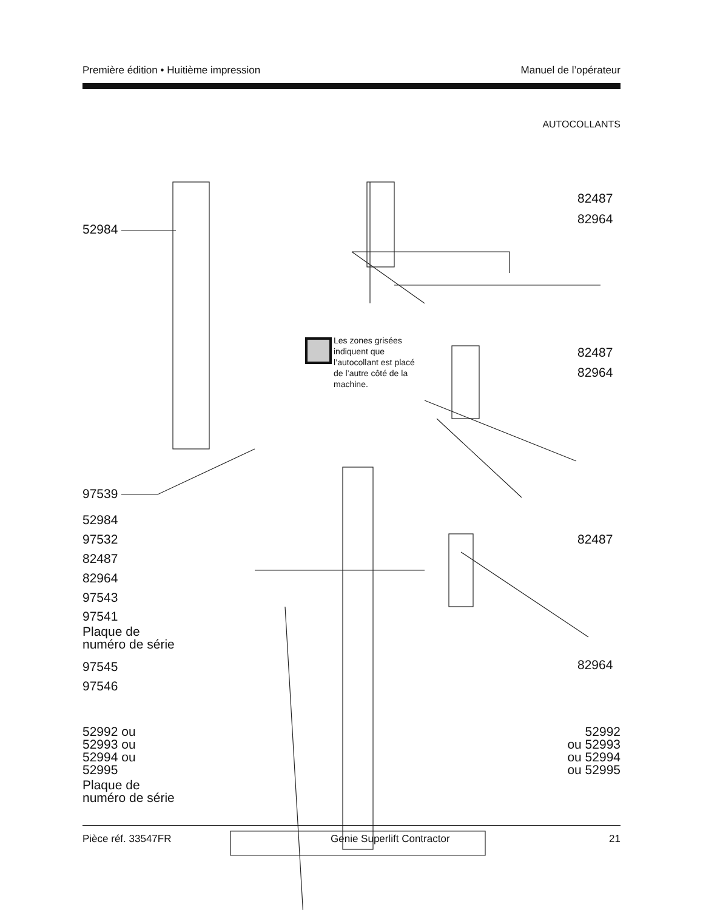Première édition • Huitième impression Manuel de l’opérateur
AUTOCOLLANTS
52984
97539
82487
82964
Les zones grisées indiquent que l’autocollant est placé de l’autre côté de la machine.
82487
82964
52984
97532
82487
82964
97543
97541
Plaque de
numéro de série
97545
97546
82487
82964
52992 ou
52993 ou
52994 ou
52995
52992
ou 52993
ou 52994
ou 52995
Plaque de
numéro de série
Pièce réf. 33547FR Genie Superlift Contractor 21